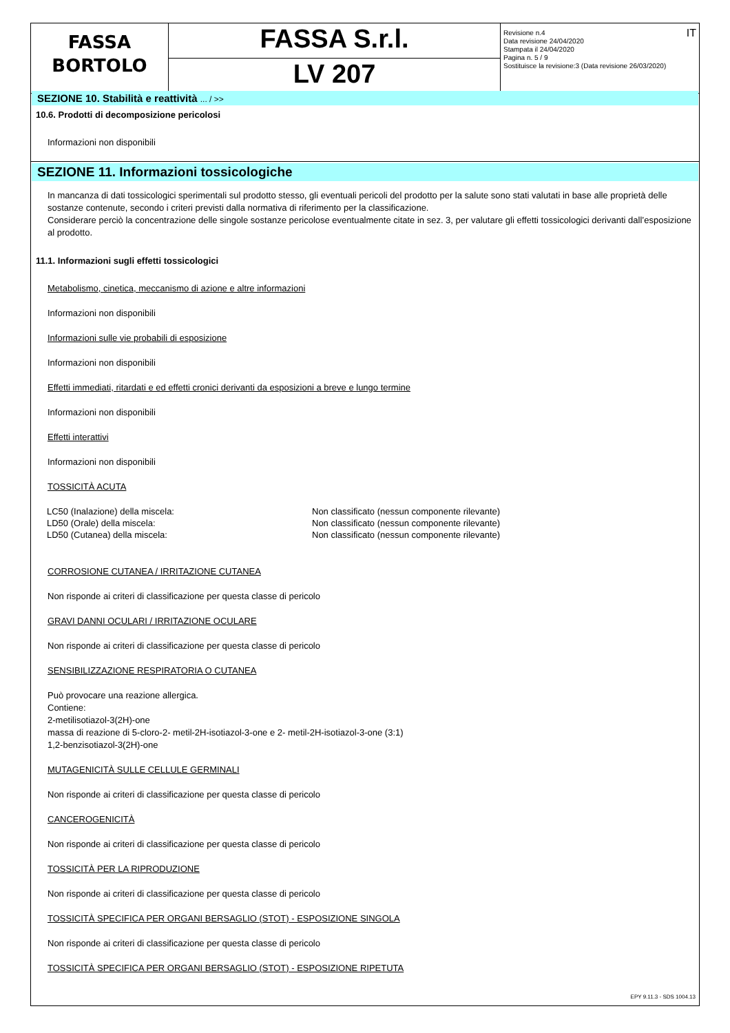| FASSA BORTOLO | FASSA S.r.l. | IT Revisione n.4 Data revisione 24/04/2020 Stampata il 24/04/2020 Pagina n. 5 / 9 Sostituisce la revisione:3 (Data revisione 26/03/2020) |
| | LV 207 | |
SEZIONE 10. Stabilità e reattività ... / >>
10.6. Prodotti di decomposizione pericolosi
Informazioni non disponibili
SEZIONE 11. Informazioni tossicologiche
In mancanza di dati tossicologici sperimentali sul prodotto stesso, gli eventuali pericoli del prodotto per la salute sono stati valutati in base alle proprietà delle sostanze contenute, secondo i criteri previsti dalla normativa di riferimento per la classificazione.
Considerare perciò la concentrazione delle singole sostanze pericolose eventualmente citate in sez. 3, per valutare gli effetti tossicologici derivanti dall’esposizione al prodotto.
11.1. Informazioni sugli effetti tossicologici
Metabolismo, cinetica, meccanismo di azione e altre informazioni
Informazioni non disponibili
Informazioni sulle vie probabili di esposizione
Informazioni non disponibili
Effetti immediati, ritardati e ed effetti cronici derivanti da esposizioni a breve e lungo termine
Informazioni non disponibili
Effetti interattivi
Informazioni non disponibili
TOSSICITÀ ACUTA
| LC50 (Inalazione) della miscela: | Non classificato (nessun componente rilevante) |
| LD50 (Orale) della miscela: | Non classificato (nessun componente rilevante) |
| LD50 (Cutanea) della miscela: | Non classificato (nessun componente rilevante) |
CORROSIONE CUTANEA / IRRITAZIONE CUTANEA
Non risponde ai criteri di classificazione per questa classe di pericolo
GRAVI DANNI OCULARI / IRRITAZIONE OCULARE
Non risponde ai criteri di classificazione per questa classe di pericolo
SENSIBILIZZAZIONE RESPIRATORIA O CUTANEA
Può provocare una reazione allergica.
Contiene:
2-metilisotiazol-3(2H)-one
massa di reazione di 5-cloro-2- metil-2H-isotiazol-3-one e 2- metil-2H-isotiazol-3-one (3:1)
1,2-benzisotiazol-3(2H)-one
MUTAGENICITÀ SULLE CELLULE GERMINALI
Non risponde ai criteri di classificazione per questa classe di pericolo
CANCEROGENICITÀ
Non risponde ai criteri di classificazione per questa classe di pericolo
TOSSICITÀ PER LA RIPRODUZIONE
Non risponde ai criteri di classificazione per questa classe di pericolo
TOSSICITÀ SPECIFICA PER ORGANI BERSAGLIO (STOT) - ESPOSIZIONE SINGOLA
Non risponde ai criteri di classificazione per questa classe di pericolo
TOSSICITÀ SPECIFICA PER ORGANI BERSAGLIO (STOT) - ESPOSIZIONE RIPETUTA
EPY 9.11.3 - SDS 1004.13